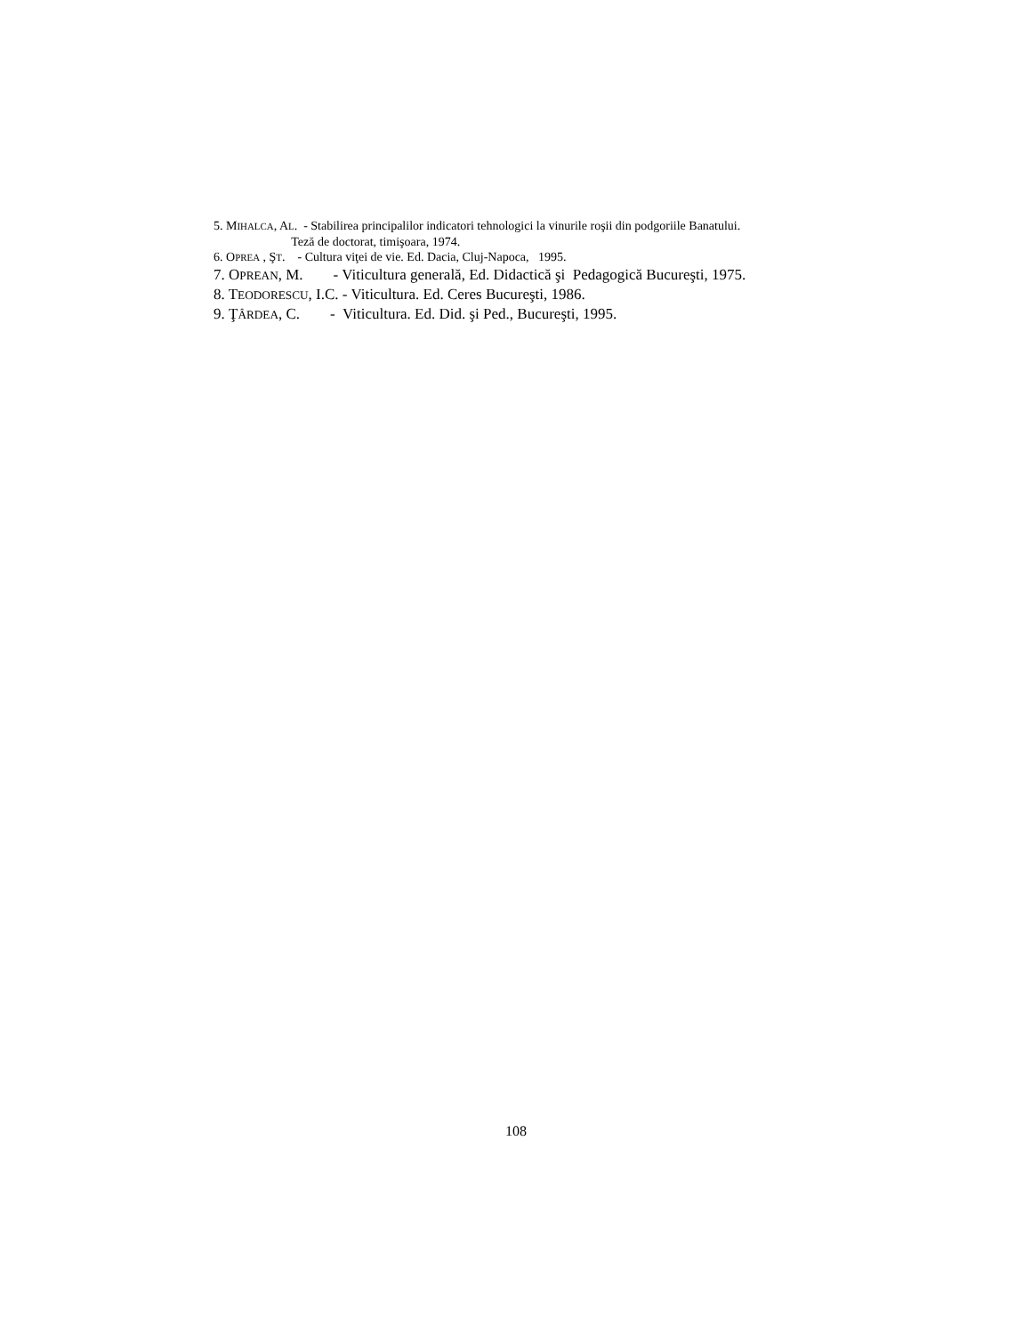5. MIHALCA, AL. - Stabilirea principalilor indicatori tehnologici la vinurile roşii din podgoriile Banatului.
Teză de doctorat, timişoara, 1974.
6. OPREA , ŞT. - Cultura viţei de vie. Ed. Dacia, Cluj-Napoca, 1995.
7. OPREAN, M. - Viticultura generală, Ed. Didactică şi Pedagogică Bucureşti, 1975.
8. TEODORESCU, I.C. - Viticultura. Ed. Ceres Bucureşti, 1986.
9. ŢÂRDEA, C. - Viticultura. Ed. Did. şi Ped., Bucureşti, 1995.
108